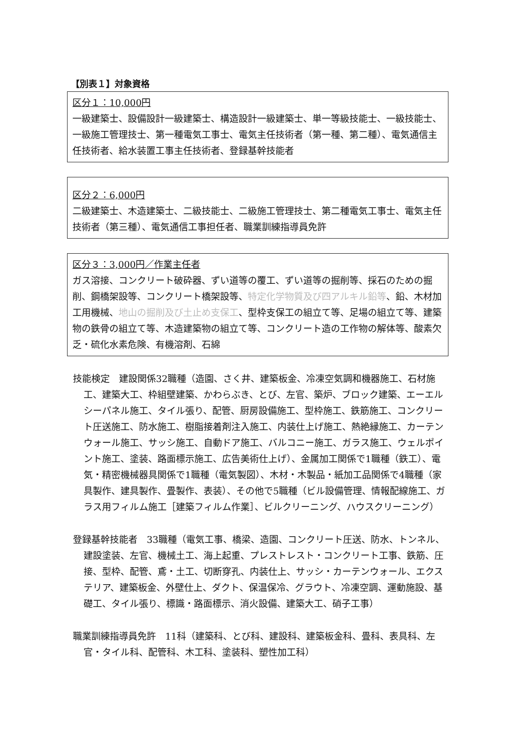【別表１】対象資格
区分１：10,000円
一級建築士、設備設計一級建築士、構造設計一級建築士、単一等級技能士、一級技能士、一級施工管理技士、第一種電気工事士、電気主任技術者（第一種、第二種）、電気通信主任技術者、給水装置工事主任技術者、登録基幹技能者
区分２：6,000円
二級建築士、木造建築士、二級技能士、二級施工管理技士、第二種電気工事士、電気主任技術者（第三種）、電気通信工事担任者、職業訓練指導員免許
区分３：3,000円／作業主任者
ガス溶接、コンクリート破砕器、ずい道等の覆工、ずい道等の掘削等、採石のための掘削、鋼橋架設等、コンクリート橋架設等、特定化学物質及び四アルキル鉛等、鉛、木材加工用機械、地山の掘削及び土止め支保工、型枠支保工の組立て等、足場の組立て等、建築物の鉄骨の組立て等、木造建築物の組立て等、コンクリート造の工作物の解体等、酸素欠乏・硫化水素危険、有機溶剤、石綿
技能検定　建設関係32職種（造園、さく井、建築板金、冷凍空気調和機器施工、石材施工、建築大工、枠組壁建築、かわらぶき、とび、左官、築炉、ブロック建築、エーエルシーパネル施工、タイル張り、配管、厨房設備施工、型枠施工、鉄筋施工、コンクリート圧送施工、防水施工、樹脂接着剤注入施工、内装仕上げ施工、熱絶縁施工、カーテンウォール施工、サッシ施工、自動ドア施工、バルコニー施工、ガラス施工、ウェルポイント施工、塗装、路面標示施工、広告美術仕上げ）、金属加工関係で1職種（鉄工）、電気・精密機械器具関係で1職種（電気製図）、木材・木製品・紙加工品関係で4職種（家具製作、建具製作、畳製作、表装）、その他で5職種（ビル設備管理、情報配線施工、ガラス用フィルム施工［建築フィルム作業］、ビルクリーニング、ハウスクリーニング）
登録基幹技能者　33職種（電気工事、橋梁、造園、コンクリート圧送、防水、トンネル、建設塗装、左官、機械土工、海上起重、プレストレスト・コンクリート工事、鉄筋、圧接、型枠、配管、鳶・土工、切断穿孔、内装仕上、サッシ・カーテンウォール、エクステリア、建築板金、外壁仕上、ダクト、保温保冷、グラウト、冷凍空調、運動施設、基礎工、タイル張り、標識・路面標示、消火設備、建築大工、硝子工事）
職業訓練指導員免許　11科（建築科、とび科、建設科、建築板金科、畳科、表具科、左官・タイル科、配管科、木工科、塗装科、塑性加工科）